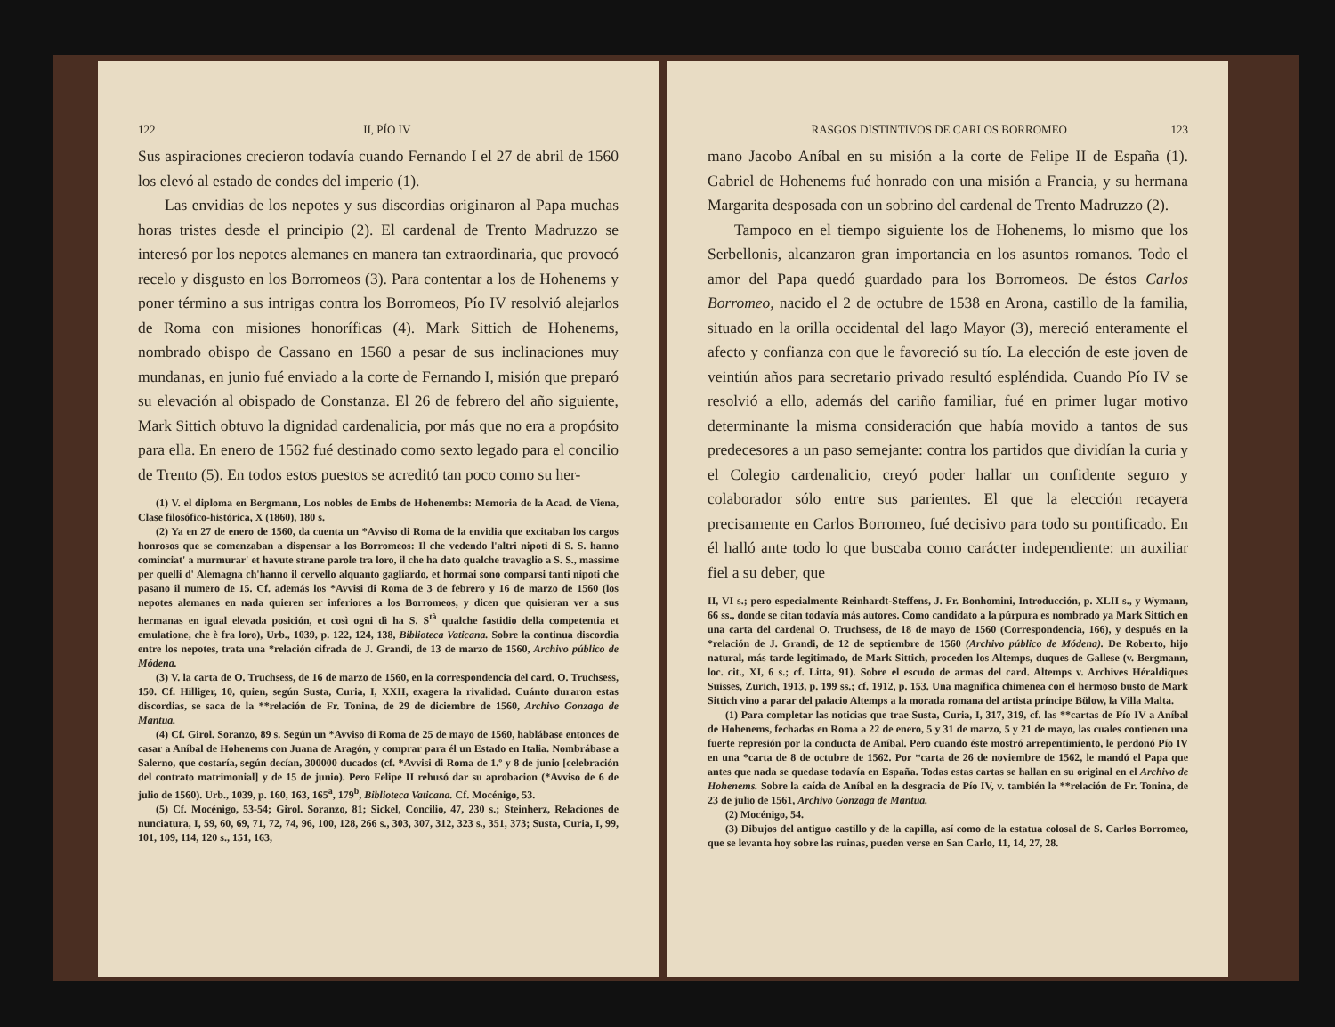122 II, PÍO IV
Sus aspiraciones crecieron todavía cuando Fernando I el 27 de abril de 1560 los elevó al estado de condes del imperio (1).
Las envidias de los nepotes y sus discordias originaron al Papa muchas horas tristes desde el principio (2). El cardenal de Trento Madruzzo se interesó por los nepotes alemanes en manera tan extraordinaria, que provocó recelo y disgusto en los Borromeos (3). Para contentar a los de Hohenems y poner término a sus intrigas contra los Borromeos, Pío IV resolvió alejarlos de Roma con misiones honoríficas (4). Mark Sittich de Hohenems, nombrado obispo de Cassano en 1560 a pesar de sus inclinaciones muy mundanas, en junio fué enviado a la corte de Fernando I, misión que preparó su elevación al obispado de Constanza. El 26 de febrero del año siguiente, Mark Sittich obtuvo la dignidad cardenalicia, por más que no era a propósito para ella. En enero de 1562 fué destinado como sexto legado para el concilio de Trento (5). En todos estos puestos se acreditó tan poco como su her-
(1) V. el diploma en Bergmann, Los nobles de Embs de Hohenembs: Memoria de la Acad. de Viena, Clase filosófico-histórica, X (1860), 180 s.
(2) Ya en 27 de enero de 1560, da cuenta un *Avviso di Roma de la envidia que excitaban los cargos honrosos que se comenzaban a dispensar a los Borromeos: Il che vedendo l'altri nipoti di S. S. hanno cominciat' a murmurar' et havute strane parole tra loro, il che ha dato qualche travaglio a S. S., massime per quelli d' Alemagna ch'hanno il cervello alquanto gagliardo, et hormai sono comparsi tanti nipoti che pasano il numero de 15. Cf. además los *Avvisi di Roma de 3 de febrero y 16 de marzo de 1560 (los nepotes alemanes en nada quieren ser inferiores a los Borromeos, y dicen que quisieran ver a sus hermanas en igual elevada posición, et così ogni dì ha S. S<sup>tà</sup> qualche fastidio della competentia et emulatione, che è fra loro), Urb., 1039, p. 122, 124, 138, Biblioteca Vaticana. Sobre la continua discordia entre los nepotes, trata una *relación cifrada de J. Grandi, de 13 de marzo de 1560, Archivo público de Módena.
(3) V. la carta de O. Truchsess, de 16 de marzo de 1560, en la correspondencia del card. O. Truchsess, 150. Cf. Hilliger, 10, quien, según Susta, Curia, I, XXII, exagera la rivalidad. Cuánto duraron estas discordias, se saca de la **relación de Fr. Tonina, de 29 de diciembre de 1560, Archivo Gonzaga de Mantua.
(4) Cf. Girol. Soranzo, 89 s. Según un *Avviso di Roma de 25 de mayo de 1560, hablábase entonces de casar a Aníbal de Hohenems con Juana de Aragón, y comprar para él un Estado en Italia. Nombrábase a Salerno, que costaría, según decían, 300000 ducados (cf. *Avvisi di Roma de 1.º y 8 de junio [celebración del contrato matrimonial] y de 15 de junio). Pero Felipe II rehusó dar su aprobacion (*Avviso de 6 de julio de 1560). Urb., 1039, p. 160, 163, 165<sup>a</sup>, 179<sup>b</sup>, Biblioteca Vaticana. Cf. Mocénigo, 53.
(5) Cf. Mocénigo, 53-54; Girol. Soranzo, 81; Sickel, Concilio, 47, 230 s.; Steinherz, Relaciones de nunciatura, I, 59, 60, 69, 71, 72, 74, 96, 100, 128, 266 s., 303, 307, 312, 323 s., 351, 373; Susta, Curia, I, 99, 101, 109, 114, 120 s., 151, 163,
RASGOS DISTINTIVOS DE CARLOS BORROMEO 123
mano Jacobo Aníbal en su misión a la corte de Felipe II de España (1). Gabriel de Hohenems fué honrado con una misión a Francia, y su hermana Margarita desposada con un sobrino del cardenal de Trento Madruzzo (2).
Tampoco en el tiempo siguiente los de Hohenems, lo mismo que los Serbellonis, alcanzaron gran importancia en los asuntos romanos. Todo el amor del Papa quedó guardado para los Borromeos. De éstos Carlos Borromeo, nacido el 2 de octubre de 1538 en Arona, castillo de la familia, situado en la orilla occidental del lago Mayor (3), mereció enteramente el afecto y confianza con que le favoreció su tío. La elección de este joven de veintiún años para secretario privado resultó espléndida. Cuando Pío IV se resolvió a ello, además del cariño familiar, fué en primer lugar motivo determinante la misma consideración que había movido a tantos de sus predecesores a un paso semejante: contra los partidos que dividían la curia y el Colegio cardenalicio, creyó poder hallar un confidente seguro y colaborador sólo entre sus parientes. El que la elección recayera precisamente en Carlos Borromeo, fué decisivo para todo su pontificado. En él halló ante todo lo que buscaba como carácter independiente: un auxiliar fiel a su deber, que
II, VI s.; pero especialmente Reinhardt-Steffens, J. Fr. Bonhomini, Introducción, p. XLII s., y Wymann, 66 ss., donde se citan todavía más autores. Como candidato a la púrpura es nombrado ya Mark Sittich en una carta del cardenal O. Truchsess, de 18 de mayo de 1560 (Correspondencia, 166), y después en la *relación de J. Grandi, de 12 de septiembre de 1560 (Archivo público de Módena). De Roberto, hijo natural, más tarde legitimado, de Mark Sittich, proceden los Altemps, duques de Gallese (v. Bergmann, loc. cit., XI, 6 s.; cf. Litta, 91). Sobre el escudo de armas del card. Altemps v. Archives Héraldiques Suisses, Zurich, 1913, p. 199 ss.; cf. 1912, p. 153. Una magnífica chimenea con el hermoso busto de Mark Sittich vino a parar del palacio Altemps a la morada romana del artista príncipe Bülow, la Villa Malta.
(1) Para completar las noticias que trae Susta, Curia, I, 317, 319, cf. las **cartas de Pío IV a Aníbal de Hohenems, fechadas en Roma a 22 de enero, 5 y 31 de marzo, 5 y 21 de mayo, las cuales contienen una fuerte represión por la conducta de Aníbal. Pero cuando éste mostró arrepentimiento, le perdonó Pío IV en una *carta de 8 de octubre de 1562. Por *carta de 26 de noviembre de 1562, le mandó el Papa que antes que nada se quedase todavía en España. Todas estas cartas se hallan en su original en el Archivo de Hohenems. Sobre la caída de Aníbal en la desgracia de Pío IV, v. también la **relación de Fr. Tonina, de 23 de julio de 1561, Archivo Gonzaga de Mantua.
(2) Mocénigo, 54.
(3) Dibujos del antiguo castillo y de la capilla, así como de la estatua colosal de S. Carlos Borromeo, que se levanta hoy sobre las ruinas, pueden verse en San Carlo, 11, 14, 27, 28.